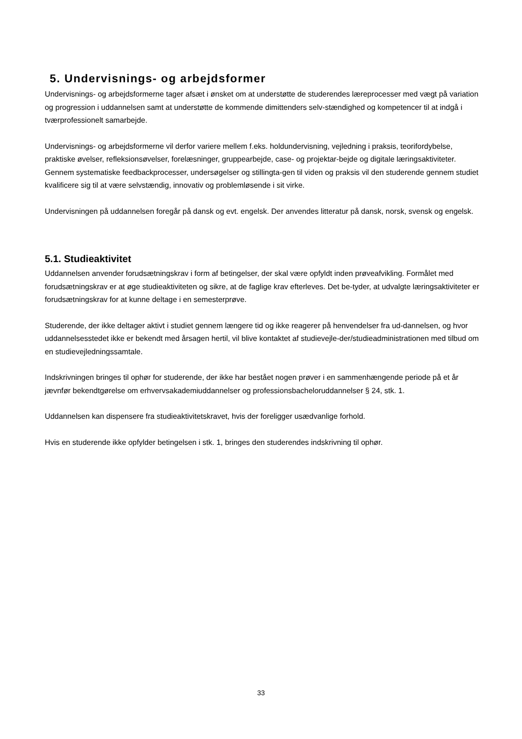5. Undervisnings- og arbejdsformer
Undervisnings- og arbejdsformerne tager afsæt i ønsket om at understøtte de studerendes læreprocesser med vægt på variation og progression i uddannelsen samt at understøtte de kommende dimittenders selv-stændighed og kompetencer til at indgå i tværprofessionelt samarbejde.
Undervisnings- og arbejdsformerne vil derfor variere mellem f.eks. holdundervisning, vejledning i praksis, teorifordybelse, praktiske øvelser, refleksionsøvelser, forelæsninger, gruppearbejde, case- og projektar-bejde og digitale læringsaktiviteter. Gennem systematiske feedbackprocesser, undersøgelser og stillingta-gen til viden og praksis vil den studerende gennem studiet kvalificere sig til at være selvstændig, innovativ og problemløsende i sit virke.
Undervisningen på uddannelsen foregår på dansk og evt. engelsk. Der anvendes litteratur på dansk, norsk, svensk og engelsk.
5.1. Studieaktivitet
Uddannelsen anvender forudsætningskrav i form af betingelser, der skal være opfyldt inden prøveafvikling. Formålet med forudsætningskrav er at øge studieaktiviteten og sikre, at de faglige krav efterleves. Det be-tyder, at udvalgte læringsaktiviteter er forudsætningskrav for at kunne deltage i en semesterprøve.
Studerende, der ikke deltager aktivt i studiet gennem længere tid og ikke reagerer på henvendelser fra ud-dannelsen, og hvor uddannelsesstedet ikke er bekendt med årsagen hertil, vil blive kontaktet af studievejle-der/studieadministrationen med tilbud om en studievejledningssamtale.
Indskrivningen bringes til ophør for studerende, der ikke har bestået nogen prøver i en sammenhængende periode på et år jævnfør bekendtgørelse om erhvervsakademiuddannelser og professionsbacheloruddannelser § 24, stk. 1.
Uddannelsen kan dispensere fra studieaktivitetskravet, hvis der foreligger usædvanlige forhold.
Hvis en studerende ikke opfylder betingelsen i stk. 1, bringes den studerendes indskrivning til ophør.
33